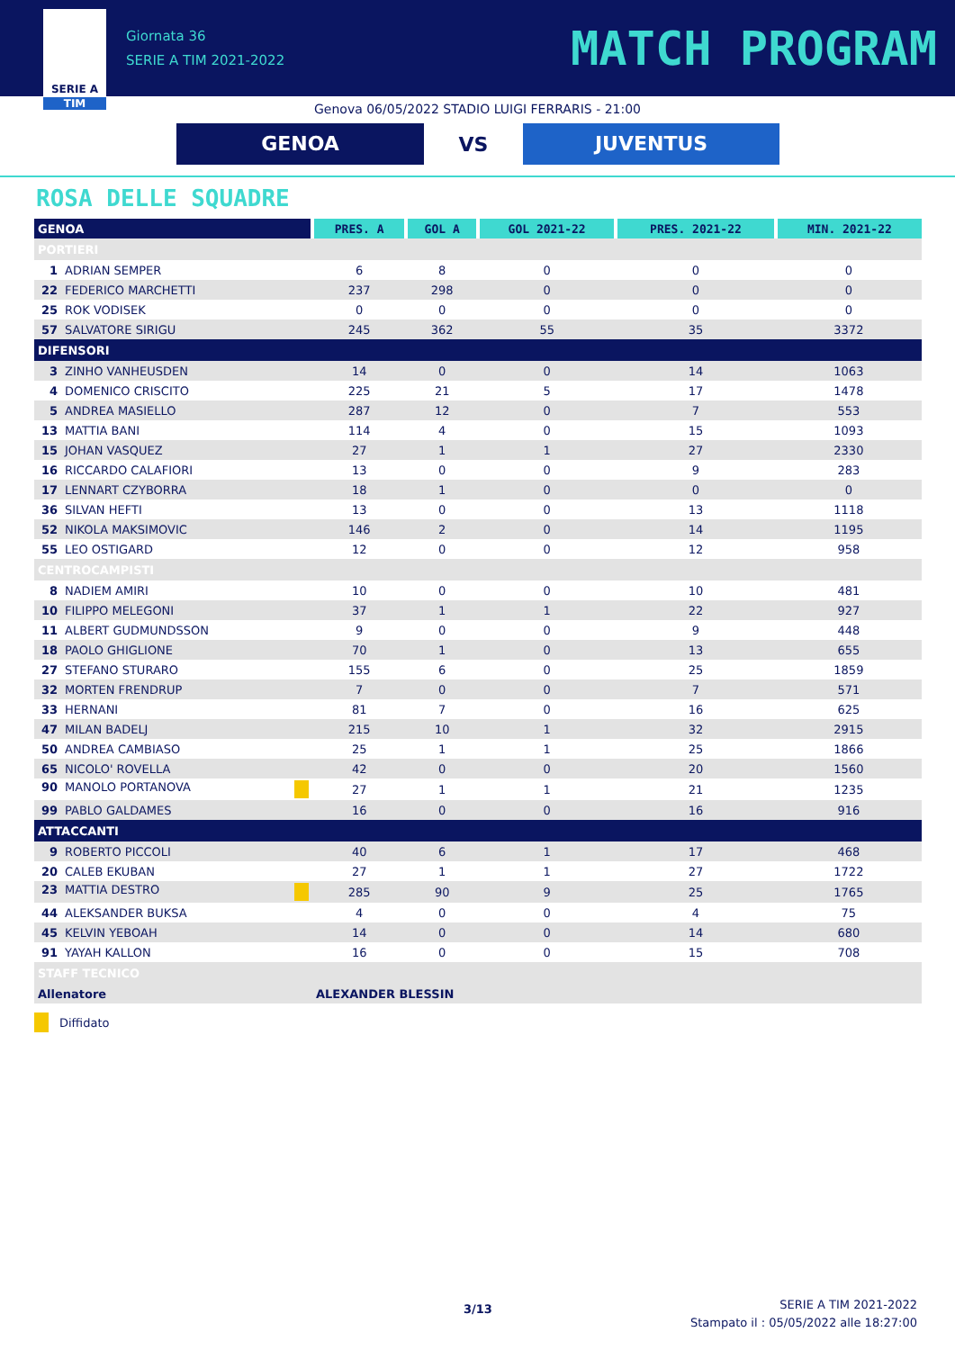SERIE A
TIM
Giornata 36
SERIE A TIM 2021-2022
MATCH PROGRAM
Genova 06/05/2022 STADIO LUIGI FERRARIS - 21:00
GENOA
VS
JUVENTUS
ROSA DELLE SQUADRE
| GENOA | PRES. A | GOL A | GOL 2021-22 | PRES. 2021-22 | MIN. 2021-22 |
| --- | --- | --- | --- | --- | --- |
| PORTIERI | | | | | |
| 1 ADRIAN SEMPER | 6 | 8 | 0 | 0 | 0 |
| 22 FEDERICO MARCHETTI | 237 | 298 | 0 | 0 | 0 |
| 25 ROK VODISEK | 0 | 0 | 0 | 0 | 0 |
| 57 SALVATORE SIRIGU | 245 | 362 | 55 | 35 | 3372 |
| DIFENSORI | | | | | |
| 3 ZINHO VANHEUSDEN | 14 | 0 | 0 | 14 | 1063 |
| 4 DOMENICO CRISCITO | 225 | 21 | 5 | 17 | 1478 |
| 5 ANDREA MASIELLO | 287 | 12 | 0 | 7 | 553 |
| 13 MATTIA BANI | 114 | 4 | 0 | 15 | 1093 |
| 15 JOHAN VASQUEZ | 27 | 1 | 1 | 27 | 2330 |
| 16 RICCARDO CALAFIORI | 13 | 0 | 0 | 9 | 283 |
| 17 LENNART CZYBORRA | 18 | 1 | 0 | 0 | 0 |
| 36 SILVAN HEFTI | 13 | 0 | 0 | 13 | 1118 |
| 52 NIKOLA MAKSIMOVIC | 146 | 2 | 0 | 14 | 1195 |
| 55 LEO OSTIGARD | 12 | 0 | 0 | 12 | 958 |
| CENTROCAMPISTI | | | | | |
| 8 NADIEM AMIRI | 10 | 0 | 0 | 10 | 481 |
| 10 FILIPPO MELEGONI | 37 | 1 | 1 | 22 | 927 |
| 11 ALBERT GUDMUNDSSON | 9 | 0 | 0 | 9 | 448 |
| 18 PAOLO GHIGLIONE | 70 | 1 | 0 | 13 | 655 |
| 27 STEFANO STURARO | 155 | 6 | 0 | 25 | 1859 |
| 32 MORTEN FRENDRUP | 7 | 0 | 0 | 7 | 571 |
| 33 HERNANI | 81 | 7 | 0 | 16 | 625 |
| 47 MILAN BADELJ | 215 | 10 | 1 | 32 | 2915 |
| 50 ANDREA CAMBIASO | 25 | 1 | 1 | 25 | 1866 |
| 65 NICOLO' ROVELLA | 42 | 0 | 0 | 20 | 1560 |
| 90 MANOLO PORTANOVA | 27 | 1 | 1 | 21 | 1235 |
| 99 PABLO GALDAMES | 16 | 0 | 0 | 16 | 916 |
| ATTACCANTI | | | | | |
| 9 ROBERTO PICCOLI | 40 | 6 | 1 | 17 | 468 |
| 20 CALEB EKUBAN | 27 | 1 | 1 | 27 | 1722 |
| 23 MATTIA DESTRO | 285 | 90 | 9 | 25 | 1765 |
| 44 ALEKSANDER BUKSA | 4 | 0 | 0 | 4 | 75 |
| 45 KELVIN YEBOAH | 14 | 0 | 0 | 14 | 680 |
| 91 YAYAH KALLON | 16 | 0 | 0 | 15 | 708 |
| STAFF TECNICO | | | | | |
| Allenatore | ALEXANDER BLESSIN | | | | |
Diffidato
3/13
SERIE A TIM 2021-2022
Stampato il : 05/05/2022 alle 18:27:00